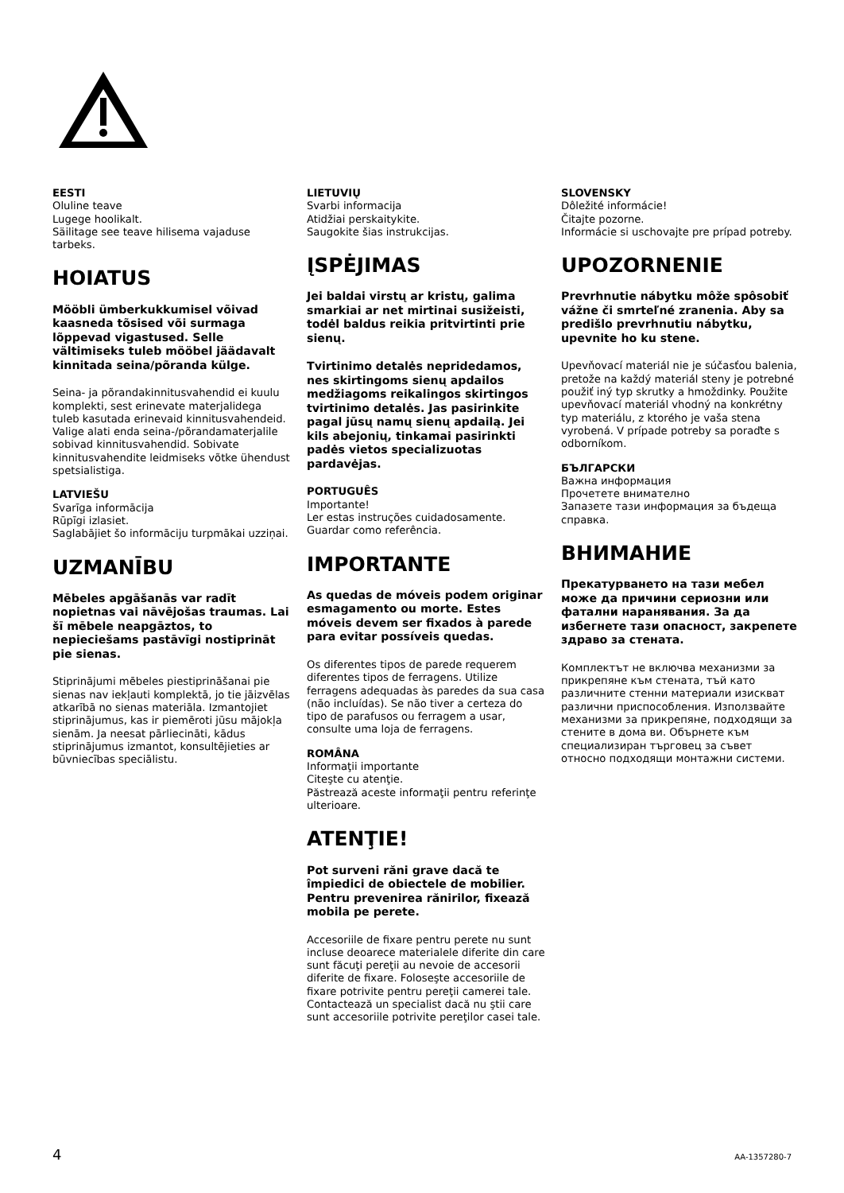EESTI
Oluline teave
Lugege hoolikalt.
Säilitage see teave hilisema vajaduse tarbeks.
HOIATUS
Mööbli ümberkukkumisel võivad kaasneda tõsised või surmaga lõppevad vigastused. Selle vältimiseks tuleb mööbel jäädavalt kinnitada seina/põranda külge.
Seina- ja põrandakinnitusvahendid ei kuulu komplekti, sest erinevate materjalidega tuleb kasutada erinevaid kinnitusvahendeid. Valige alati enda seina-/põrandamaterjalile sobivad kinnitusvahendid. Sobivate kinnitusvahendite leidmiseks võtke ühendust spetsialistiga.
LATVIEŠU
Svarīga informācija
Rūpīgi izlasiet.
Saglabājiet šo informāciju turpmākai uzziņai.
UZMANĪBU
Mēbeles apgāšanās var radīt nopietnas vai nāvējošas traumas. Lai šī mēbele neapgāztos, to nepieciešams pastāvīgi nostiprināt pie sienas.
Stiprinājumi mēbeles piestiprināšanai pie sienas nav iekļauti komplektā, jo tie jāizvēlas atkarībā no sienas materiāla. Izmantojiet stiprinājumus, kas ir piemēroti jūsu mājokļa sienām. Ja neesat pārliecināti, kādus stiprinājumus izmantot, konsultējieties ar būvniecības speciālistu.
LIETUVIŲ
Svarbi informacija
Atidžiai perskaitykite.
Saugokite šias instrukcijas.
ĮSPĖJIMAS
Jei baldai virstų ar kristų, galima smarkiai ar net mirtinai susižeisti, todėl baldus reikia pritvirtinti prie sienų.
Tvirtinimo detalės nepridedamos, nes skirtingoms sienų apdailos medžiagoms reikalingos skirtingos tvirtinimo detalės. Jas pasirinkite pagal jūsų namų sienų apdailą. Jei kils abejonių, tinkamai pasirinkti padės vietos specializuotas pardavėjas.
PORTUGUÊS
Importante!
Ler estas instruções cuidadosamente.
Guardar como referência.
IMPORTANTE
As quedas de móveis podem originar esmagamento ou morte. Estes móveis devem ser fixados à parede para evitar possíveis quedas.
Os diferentes tipos de parede requerem diferentes tipos de ferragens. Utilize ferragens adequadas às paredes da sua casa (não incluídas). Se não tiver a certeza do tipo de parafusos ou ferragem a usar, consulte uma loja de ferragens.
ROMÂNA
Informaţii importante
Citeşte cu atenţie.
Păstrează aceste informaţii pentru referinţe ulterioare.
ATENŢIE!
Pot surveni răni grave dacă te împiedici de obiectele de mobilier. Pentru prevenirea rănirilor, fixează mobila pe perete.
Accesoriile de fixare pentru perete nu sunt incluse deoarece materialele diferite din care sunt făcuţi pereţii au nevoie de accesorii diferite de fixare. Foloseşte accesoriile de fixare potrivite pentru pereţii camerei tale. Contactează un specialist dacă nu ştii care sunt accesoriile potrivite pereţilor casei tale.
SLOVENSKY
Dôležité informácie!
Čitajte pozorne.
Informácie si uschovajte pre prípad potreby.
UPOZORNENIE
Prevrhnutie nábytku môže spôsobiť vážne či smrteľné zranenia. Aby sa predišlo prevrhnutiu nábytku, upevnite ho ku stene.
Upevňovací materiál nie je súčasťou balenia, pretože na každý materiál steny je potrebné použiť iný typ skrutky a hmoždinky. Použite upevňovací materiál vhodný na konkrétny typ materiálu, z ktorého je vaša stena vyrobená. V prípade potreby sa poraďte s odborníkom.
БЪЛГАРСКИ
Важна информация
Прочетете внимателно
Запазете тази информация за бъдеща справка.
ВНИМАНИЕ
Прекатурването на тази мебел може да причини сериозни или фатални наранявания. За да избегнете тази опасност, закрепете здраво за стената.
Комплектът не включва механизми за прикрепяне към стената, тъй като различните стенни материали изискват различни приспособления. Използвайте механизми за прикрепяне, подходящи за стените в дома ви. Обърнете към специализиран търговец за съвет относно подходящи монтажни системи.
4 AA-1357280-7